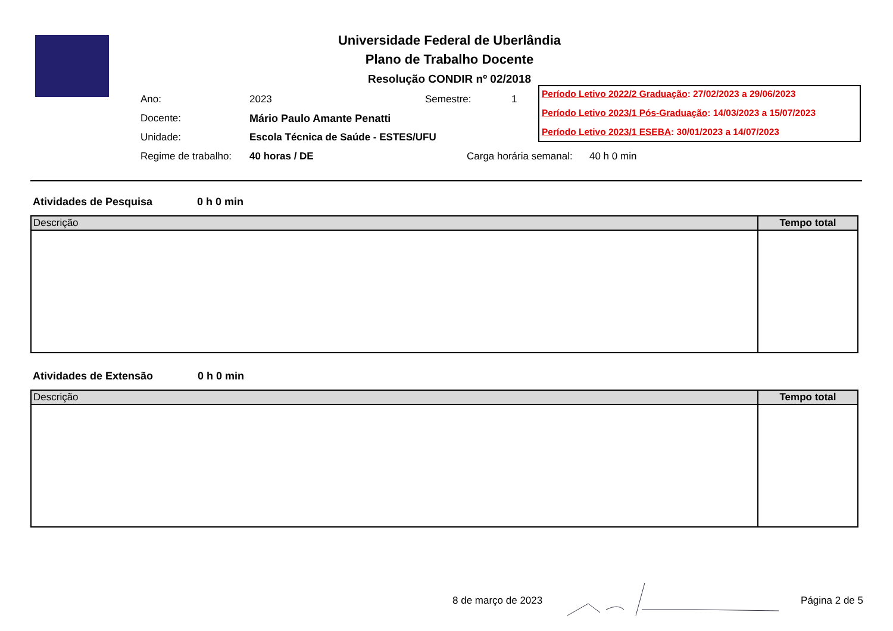Universidade Federal de Uberlândia
Plano de Trabalho Docente
Resolução CONDIR nº 02/2018
Período Letivo 2022/2 Graduação: 27/02/2023 a 29/06/2023
Período Letivo 2023/1 Pós-Graduação: 14/03/2023 a 15/07/2023
Período Letivo 2023/1 ESEBA: 30/01/2023 a 14/07/2023
| Ano: | 2023 | Semestre: | 1 |
| Docente: | Mário Paulo Amante Penatti | | |
| Unidade: | Escola Técnica de Saúde - ESTES/UFU | | |
| Regime de trabalho: | 40 horas / DE | Carga horária semanal: 40 h 0 min | |
Atividades de Pesquisa 0 h 0 min
| Descrição | Tempo total |
| --- | --- |
Atividades de Extensão 0 h 0 min
| Descrição | Tempo total |
| --- | --- |
8 de março de 2023 Página 2 de 5